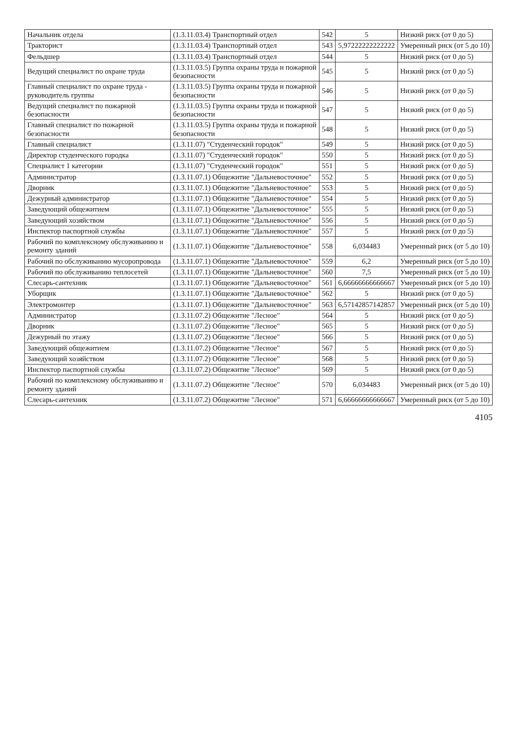| Начальник отдела | (1.3.11.03.4) Транспортный отдел | 542 | 5 | Низкий риск (от 0 до 5) |
| Тракторист | (1.3.11.03.4) Транспортный отдел | 543 | 5,97222222222222 | Умеренный риск (от 5 до 10) |
| Фельдшер | (1.3.11.03.4) Транспортный отдел | 544 | 5 | Низкий риск (от 0 до 5) |
| Ведущий специалист по охране труда | (1.3.11.03.5) Группа охраны труда и пожарной безопасности | 545 | 5 | Низкий риск (от 0 до 5) |
| Главный специалист по охране труда - руководитель группы | (1.3.11.03.5) Группа охраны труда и пожарной безопасности | 546 | 5 | Низкий риск (от 0 до 5) |
| Ведущий специалист по пожарной безопасности | (1.3.11.03.5) Группа охраны труда и пожарной безопасности | 547 | 5 | Низкий риск (от 0 до 5) |
| Главный специалист по пожарной безопасности | (1.3.11.03.5) Группа охраны труда и пожарной безопасности | 548 | 5 | Низкий риск (от 0 до 5) |
| Главный специалист | (1.3.11.07) "Студенческий городок" | 549 | 5 | Низкий риск (от 0 до 5) |
| Директор студенческого городка | (1.3.11.07) "Студенческий городок" | 550 | 5 | Низкий риск (от 0 до 5) |
| Специалист 1 категории | (1.3.11.07) "Студенческий городок" | 551 | 5 | Низкий риск (от 0 до 5) |
| Администратор | (1.3.11.07.1) Общежитие "Дальневосточное" | 552 | 5 | Низкий риск (от 0 до 5) |
| Дворник | (1.3.11.07.1) Общежитие "Дальневосточное" | 553 | 5 | Низкий риск (от 0 до 5) |
| Дежурный администратор | (1.3.11.07.1) Общежитие "Дальневосточное" | 554 | 5 | Низкий риск (от 0 до 5) |
| Заведующий общежитием | (1.3.11.07.1) Общежитие "Дальневосточное" | 555 | 5 | Низкий риск (от 0 до 5) |
| Заведующий хозяйством | (1.3.11.07.1) Общежитие "Дальневосточное" | 556 | 5 | Низкий риск (от 0 до 5) |
| Инспектор паспортной службы | (1.3.11.07.1) Общежитие "Дальневосточное" | 557 | 5 | Низкий риск (от 0 до 5) |
| Рабочий по комплексному обслуживанию и ремонту зданий | (1.3.11.07.1) Общежитие "Дальневосточное" | 558 | 6,034483 | Умеренный риск (от 5 до 10) |
| Рабочий по обслуживанию мусоропровода | (1.3.11.07.1) Общежитие "Дальневосточное" | 559 | 6,2 | Умеренный риск (от 5 до 10) |
| Рабочий по обслуживанию теплосетей | (1.3.11.07.1) Общежитие "Дальневосточное" | 560 | 7,5 | Умеренный риск (от 5 до 10) |
| Слесарь-сантехник | (1.3.11.07.1) Общежитие "Дальневосточное" | 561 | 6,66666666666667 | Умеренный риск (от 5 до 10) |
| Уборщик | (1.3.11.07.1) Общежитие "Дальневосточное" | 562 | 5 | Низкий риск (от 0 до 5) |
| Электромонтер | (1.3.11.07.1) Общежитие "Дальневосточное" | 563 | 6,57142857142857 | Умеренный риск (от 5 до 10) |
| Администратор | (1.3.11.07.2) Общежитие "Лесное" | 564 | 5 | Низкий риск (от 0 до 5) |
| Дворник | (1.3.11.07.2) Общежитие "Лесное" | 565 | 5 | Низкий риск (от 0 до 5) |
| Дежурный по этажу | (1.3.11.07.2) Общежитие "Лесное" | 566 | 5 | Низкий риск (от 0 до 5) |
| Заведующий общежитием | (1.3.11.07.2) Общежитие "Лесное" | 567 | 5 | Низкий риск (от 0 до 5) |
| Заведующий хозяйством | (1.3.11.07.2) Общежитие "Лесное" | 568 | 5 | Низкий риск (от 0 до 5) |
| Инспектор паспортной службы | (1.3.11.07.2) Общежитие "Лесное" | 569 | 5 | Низкий риск (от 0 до 5) |
| Рабочий по комплексному обслуживанию и ремонту зданий | (1.3.11.07.2) Общежитие "Лесное" | 570 | 6,034483 | Умеренный риск (от 5 до 10) |
| Слесарь-сантехник | (1.3.11.07.2) Общежитие "Лесное" | 571 | 6,66666666666667 | Умеренный риск (от 5 до 10) |
4105